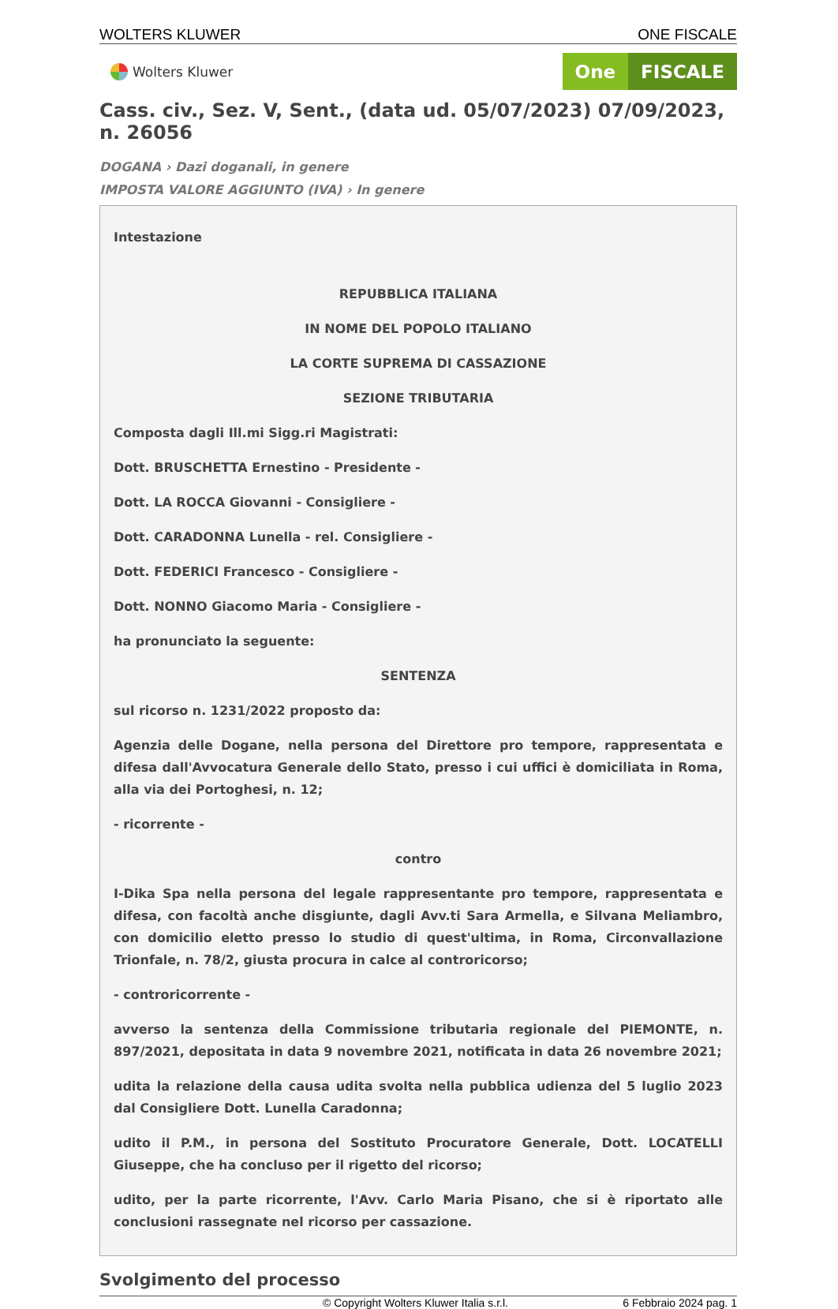WOLTERS KLUWER ONE FISCALE
Wolters Kluwer
One FISCALE
Cass. civ., Sez. V, Sent., (data ud. 05/07/2023) 07/09/2023, n. 26056
DOGANA › Dazi doganali, in genere
IMPOSTA VALORE AGGIUNTO (IVA) › In genere
Intestazione
REPUBBLICA ITALIANA
IN NOME DEL POPOLO ITALIANO
LA CORTE SUPREMA DI CASSAZIONE
SEZIONE TRIBUTARIA
Composta dagli Ill.mi Sigg.ri Magistrati:
Dott. BRUSCHETTA Ernestino - Presidente -
Dott. LA ROCCA Giovanni - Consigliere -
Dott. CARADONNA Lunella - rel. Consigliere -
Dott. FEDERICI Francesco - Consigliere -
Dott. NONNO Giacomo Maria - Consigliere -
ha pronunciato la seguente:
SENTENZA
sul ricorso n. 1231/2022 proposto da:
Agenzia delle Dogane, nella persona del Direttore pro tempore, rappresentata e difesa dall'Avvocatura Generale dello Stato, presso i cui uffici è domiciliata in Roma, alla via dei Portoghesi, n. 12;
- ricorrente -
contro
I-Dika Spa nella persona del legale rappresentante pro tempore, rappresentata e difesa, con facoltà anche disgiunte, dagli Avv.ti Sara Armella, e Silvana Meliambro, con domicilio eletto presso lo studio di quest'ultima, in Roma, Circonvallazione Trionfale, n. 78/2, giusta procura in calce al controricorso;
- controricorrente -
avverso la sentenza della Commissione tributaria regionale del PIEMONTE, n. 897/2021, depositata in data 9 novembre 2021, notificata in data 26 novembre 2021;
udita la relazione della causa udita svolta nella pubblica udienza del 5 luglio 2023 dal Consigliere Dott. Lunella Caradonna;
udito il P.M., in persona del Sostituto Procuratore Generale, Dott. LOCATELLI Giuseppe, che ha concluso per il rigetto del ricorso;
udito, per la parte ricorrente, l'Avv. Carlo Maria Pisano, che si è riportato alle conclusioni rassegnate nel ricorso per cassazione.
Svolgimento del processo
© Copyright Wolters Kluwer Italia s.r.l. 6 Febbraio 2024 pag. 1